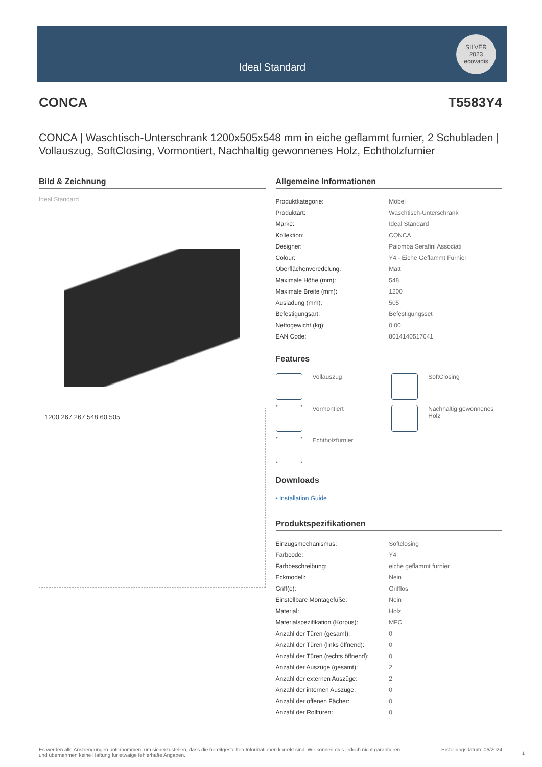Ideal Standard
SILVER
2023
ecovadis
CONCA T5583Y4
CONCA | Waschtisch-Unterschrank 1200x505x548 mm in eiche geflammt furnier, 2 Schubladen | Vollauszug, SoftClosing, Vormontiert, Nachhaltig gewonnenes Holz, Echtholzfurnier
Bild & Zeichnung
Ideal Standard
1200 267 267 548 60 505
Allgemeine Informationen
| Produktkategorie: | Möbel |
| Produktart: | Waschtisch-Unterschrank |
| Marke: | Ideal Standard |
| Kollektion: | CONCA |
| Designer: | Palomba Serafini Associati |
| Colour: | Y4 - Eiche Geflammt Furnier |
| Oberflächenveredelung: | Matt |
| Maximale Höhe (mm): | 548 |
| Maximale Breite (mm): | 1200 |
| Ausladung (mm): | 505 |
| Befestigungsart: | Befestigungsset |
| Nettogewicht (kg): | 0.00 |
| EAN Code: | 8014140517641 |
Features
Vollauszug
SoftClosing
Vormontiert
Nachhaltig gewonnenes Holz
Echtholzfurnier
Downloads
• Installation Guide
Produktspezifikationen
| Einzugsmechanismus: | Softclosing |
| Farbcode: | Y4 |
| Farbbeschreibung: | eiche geflammt furnier |
| Eckmodell: | Nein |
| Griff(e): | Grifflos |
| Einstellbare Montagefüße: | Nein |
| Material: | Holz |
| Materialspezifikation (Korpus): | MFC |
| Anzahl der Türen (gesamt): | 0 |
| Anzahl der Türen (links öffnend): | 0 |
| Anzahl der Türen (rechts öffnend): | 0 |
| Anzahl der Auszüge (gesamt): | 2 |
| Anzahl der externen Auszüge: | 2 |
| Anzahl der internen Auszüge: | 0 |
| Anzahl der offenen Fächer: | 0 |
| Anzahl der Rolltüren: | 0 |
Es werden alle Anstrengungen unternommen, um sicherzustellen, dass die bereitgestellten Informationen korrekt sind. Wir können dies jedoch nicht garantieren und übernehmen keine Haftung für etwaige fehlerhafte Angaben. Erstellungsdatum: 06/2024
1